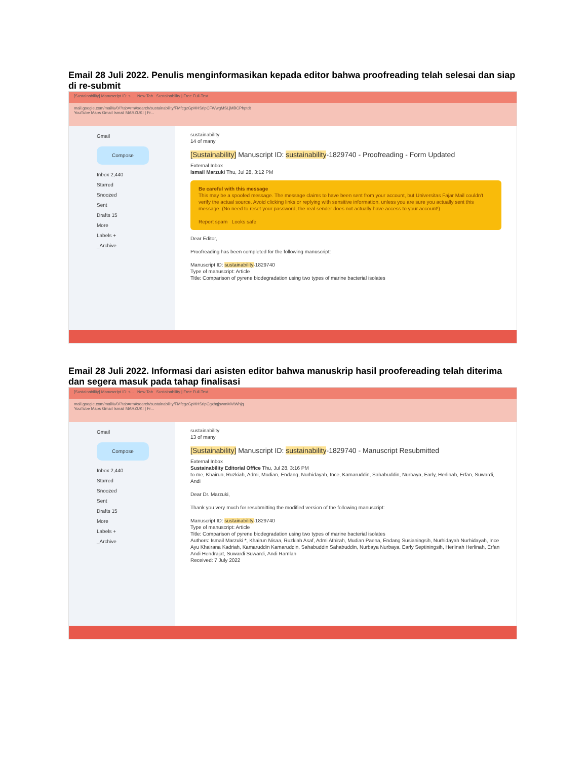Email 28 Juli 2022. Penulis menginformasikan kepada editor bahwa proofreading telah selesai dan siap di re-submit
[Sustainability] Manuscript ID: s... New Tab Sustainability | Free Full-Text
mail.google.com/mail/u/0/?tab=rm#search/sustainability/FMfcgzGpHHSrlpCFWwgMSLjMBCPhptdt
YouTube Maps Gmail Ismail MARZUKI | Fr...
Gmail
Compose
Inbox 2,440
Starred
Snoozed
Sent
Drafts 15
More
Labels +
_Archive
sustainability
14 of many
[Sustainability] Manuscript ID: sustainability-1829740 - Proofreading - Form Updated
External Inbox
Ismail Marzuki Thu, Jul 28, 3:12 PM
Be careful with this message
This may be a spoofed message. The message claims to have been sent from your account, but Universitas Fajar Mail couldn't verify the actual source. Avoid clicking links or replying with sensitive information, unless you are sure you actually sent this message. (No need to reset your password, the real sender does not actually have access to your account!)
Report spam Looks safe
Dear Editor,
Proofreading has been completed for the following manuscript:
Manuscript ID: sustainability-1829740
Type of manuscript: Article
Title: Comparison of pyrene biodegradation using two types of marine bacterial isolates
Email 28 Juli 2022. Informasi dari asisten editor bahwa manuskrip hasil proofereading telah diterima dan segera masuk pada tahap finalisasi
[Sustainability] Manuscript ID: s... New Tab Sustainability | Free Full-Text
mail.google.com/mail/u/0/?tab=rm#search/sustainability/FMfcgzGpHHSrlpCgxhqjswmMVtWhjq
YouTube Maps Gmail Ismail MARZUKI | Fr...
Gmail
Compose
Inbox 2,440
Starred
Snoozed
Sent
Drafts 15
More
Labels +
_Archive
sustainability
13 of many
[Sustainability] Manuscript ID: sustainability-1829740 - Manuscript Resubmitted
External Inbox
Sustainability Editorial Office Thu, Jul 28, 3:16 PM
to me, Khairun, Ruzkiah, Admi, Mudian, Endang, Nurhidayah, Ince, Kamaruddin, Sahabuddin, Nurbaya, Early, Herlinah, Erfan, Suwardi, Andi
Dear Dr. Marzuki,
Thank you very much for resubmitting the modified version of the following manuscript:
Manuscript ID: sustainability-1829740
Type of manuscript: Article
Title: Comparison of pyrene biodegradation using two types of marine bacterial isolates
Authors: Ismail Marzuki *, Khairun Nisaa, Ruzkiah Asaf, Admi Athirah, Mudian Paena, Endang Susianingsih, Nurhidayah Nurhidayah, Ince Ayu Khairana Kadriah, Kamaruddin Kamaruddin, Sahabuddin Sahabuddin, Nurbaya Nurbaya, Early Septiningsih, Herlinah Herlinah, Erfan Andi Hendrajat, Suwardi Suwardi, Andi Ramlan
Received: 7 July 2022